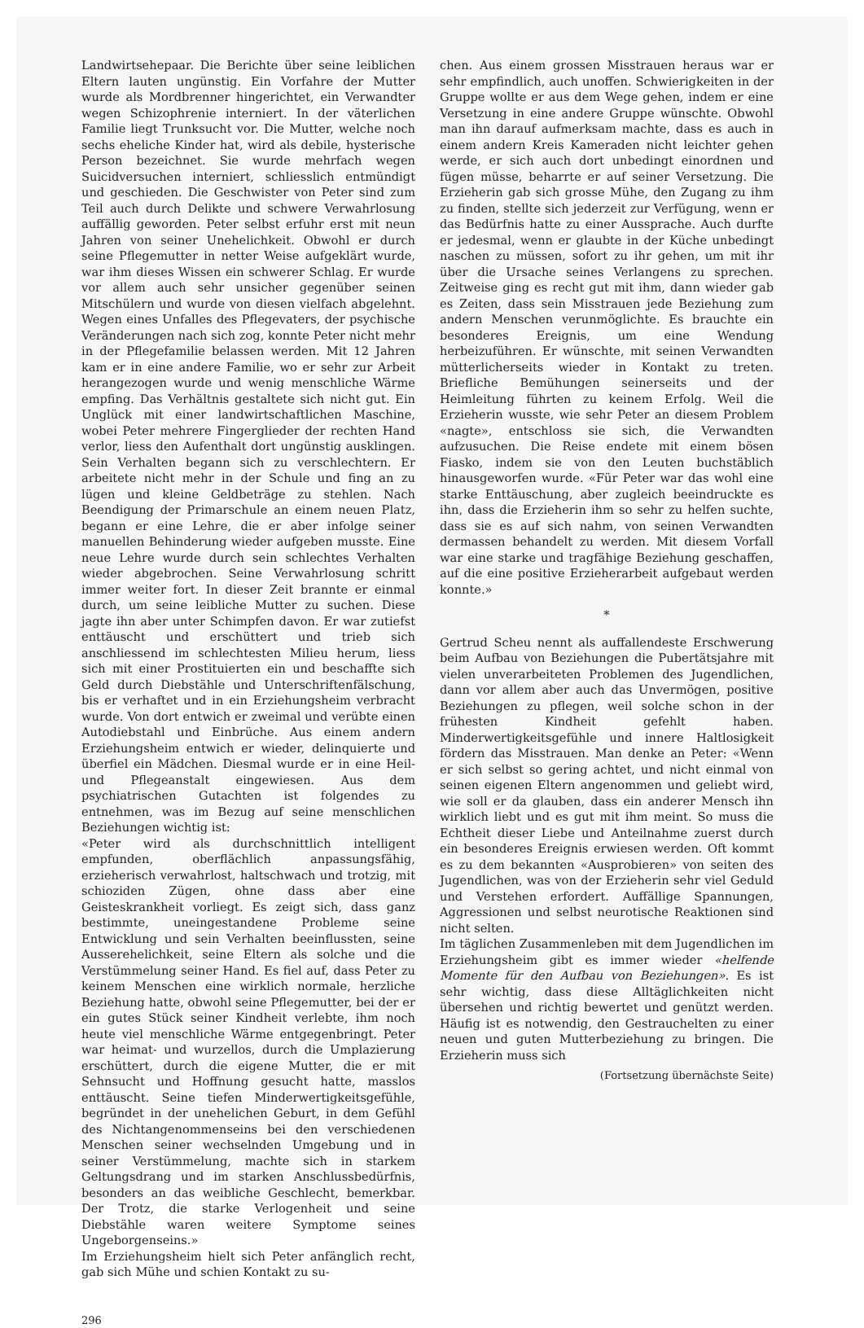Landwirtsehepaar. Die Berichte über seine leiblichen Eltern lauten ungünstig. Ein Vorfahre der Mutter wurde als Mordbrenner hingerichtet, ein Verwandter wegen Schizophrenie interniert. In der väterlichen Familie liegt Trunksucht vor. Die Mutter, welche noch sechs eheliche Kinder hat, wird als debile, hysterische Person bezeichnet. Sie wurde mehrfach wegen Suicidversuchen interniert, schliesslich entmündigt und geschieden. Die Geschwister von Peter sind zum Teil auch durch Delikte und schwere Verwahrlosung auffällig geworden. Peter selbst erfuhr erst mit neun Jahren von seiner Unehelichkeit. Obwohl er durch seine Pflegemutter in netter Weise aufgeklärt wurde, war ihm dieses Wissen ein schwerer Schlag. Er wurde vor allem auch sehr unsicher gegenüber seinen Mitschülern und wurde von diesen vielfach abgelehnt. Wegen eines Unfalles des Pflegevaters, der psychische Veränderungen nach sich zog, konnte Peter nicht mehr in der Pflegefamilie belassen werden. Mit 12 Jahren kam er in eine andere Familie, wo er sehr zur Arbeit herangezogen wurde und wenig menschliche Wärme empfing. Das Verhältnis gestaltete sich nicht gut. Ein Unglück mit einer landwirtschaftlichen Maschine, wobei Peter mehrere Fingerglieder der rechten Hand verlor, liess den Aufenthalt dort ungünstig ausklingen. Sein Verhalten begann sich zu verschlechtern. Er arbeitete nicht mehr in der Schule und fing an zu lügen und kleine Geldbeträge zu stehlen. Nach Beendigung der Primarschule an einem neuen Platz, begann er eine Lehre, die er aber infolge seiner manuellen Behinderung wieder aufgeben musste. Eine neue Lehre wurde durch sein schlechtes Verhalten wieder abgebrochen. Seine Verwahrlosung schritt immer weiter fort. In dieser Zeit brannte er einmal durch, um seine leibliche Mutter zu suchen. Diese jagte ihn aber unter Schimpfen davon. Er war zutiefst enttäuscht und erschüttert und trieb sich anschliessend im schlechtesten Milieu herum, liess sich mit einer Prostituierten ein und beschaffte sich Geld durch Diebstähle und Unterschriftenfälschung, bis er verhaftet und in ein Erziehungsheim verbracht wurde. Von dort entwich er zweimal und verübte einen Autodiebstahl und Einbrüche. Aus einem andern Erziehungsheim entwich er wieder, delinquierte und überfiel ein Mädchen. Diesmal wurde er in eine Heil- und Pflegeanstalt eingewiesen. Aus dem psychiatrischen Gutachten ist folgendes zu entnehmen, was im Bezug auf seine menschlichen Beziehungen wichtig ist:
«Peter wird als durchschnittlich intelligent empfunden, oberflächlich anpassungsfähig, erzieherisch verwahrlost, haltschwach und trotzig, mit schioziden Zügen, ohne dass aber eine Geisteskrankheit vorliegt. Es zeigt sich, dass ganz bestimmte, uneingestandene Probleme seine Entwicklung und sein Verhalten beeinflussten, seine Ausserehelichkeit, seine Eltern als solche und die Verstümmelung seiner Hand. Es fiel auf, dass Peter zu keinem Menschen eine wirklich normale, herzliche Beziehung hatte, obwohl seine Pflegemutter, bei der er ein gutes Stück seiner Kindheit verlebte, ihm noch heute viel menschliche Wärme entgegenbringt. Peter war heimat- und wurzellos, durch die Umplazierung erschüttert, durch die eigene Mutter, die er mit Sehnsucht und Hoffnung gesucht hatte, masslos enttäuscht. Seine tiefen Minderwertigkeitsgefühle, begründet in der unehelichen Geburt, in dem Gefühl des Nichtangenommenseins bei den verschiedenen Menschen seiner wechselnden Umgebung und in seiner Verstümmelung, machte sich in starkem Geltungsdrang und im starken Anschlussbedürfnis, besonders an das weibliche Geschlecht, bemerkbar. Der Trotz, die starke Verlogenheit und seine Diebstähle waren weitere Symptome seines Ungeborgenseins.»
Im Erziehungsheim hielt sich Peter anfänglich recht, gab sich Mühe und schien Kontakt zu su-
chen. Aus einem grossen Misstrauen heraus war er sehr empfindlich, auch unoffen. Schwierigkeiten in der Gruppe wollte er aus dem Wege gehen, indem er eine Versetzung in eine andere Gruppe wünschte. Obwohl man ihn darauf aufmerksam machte, dass es auch in einem andern Kreis Kameraden nicht leichter gehen werde, er sich auch dort unbedingt einordnen und fügen müsse, beharrte er auf seiner Versetzung. Die Erzieherin gab sich grosse Mühe, den Zugang zu ihm zu finden, stellte sich jederzeit zur Verfügung, wenn er das Bedürfnis hatte zu einer Aussprache. Auch durfte er jedesmal, wenn er glaubte in der Küche unbedingt naschen zu müssen, sofort zu ihr gehen, um mit ihr über die Ursache seines Verlangens zu sprechen. Zeitweise ging es recht gut mit ihm, dann wieder gab es Zeiten, dass sein Misstrauen jede Beziehung zum andern Menschen verunmöglichte. Es brauchte ein besonderes Ereignis, um eine Wendung herbeizuführen. Er wünschte, mit seinen Verwandten mütterlicherseits wieder in Kontakt zu treten. Briefliche Bemühungen seinerseits und der Heimleitung führten zu keinem Erfolg. Weil die Erzieherin wusste, wie sehr Peter an diesem Problem «nagte», entschloss sie sich, die Verwandten aufzusuchen. Die Reise endete mit einem bösen Fiasko, indem sie von den Leuten buchstäblich hinausgeworfen wurde. «Für Peter war das wohl eine starke Enttäuschung, aber zugleich beeindruckte es ihn, dass die Erzieherin ihm so sehr zu helfen suchte, dass sie es auf sich nahm, von seinen Verwandten dermassen behandelt zu werden. Mit diesem Vorfall war eine starke und tragfähige Beziehung geschaffen, auf die eine positive Erzieherarbeit aufgebaut werden konnte.»
*
Gertrud Scheu nennt als auffallendeste Erschwerung beim Aufbau von Beziehungen die Pubertätsjahre mit vielen unverarbeiteten Problemen des Jugendlichen, dann vor allem aber auch das Unvermögen, positive Beziehungen zu pflegen, weil solche schon in der frühesten Kindheit gefehlt haben. Minderwertigkeitsgefühle und innere Haltlosigkeit fördern das Misstrauen. Man denke an Peter: «Wenn er sich selbst so gering achtet, und nicht einmal von seinen eigenen Eltern angenommen und geliebt wird, wie soll er da glauben, dass ein anderer Mensch ihn wirklich liebt und es gut mit ihm meint. So muss die Echtheit dieser Liebe und Anteilnahme zuerst durch ein besonderes Ereignis erwiesen werden. Oft kommt es zu dem bekannten «Ausprobieren» von seiten des Jugendlichen, was von der Erzieherin sehr viel Geduld und Verstehen erfordert. Auffällige Spannungen, Aggressionen und selbst neurotische Reaktionen sind nicht selten.
Im täglichen Zusammenleben mit dem Jugendlichen im Erziehungsheim gibt es immer wieder «helfende Momente für den Aufbau von Beziehungen». Es ist sehr wichtig, dass diese Alltäglichkeiten nicht übersehen und richtig bewertet und genützt werden. Häufig ist es notwendig, den Gestrauchelten zu einer neuen und guten Mutterbeziehung zu bringen. Die Erzieherin muss sich
(Fortsetzung übernächste Seite)
296